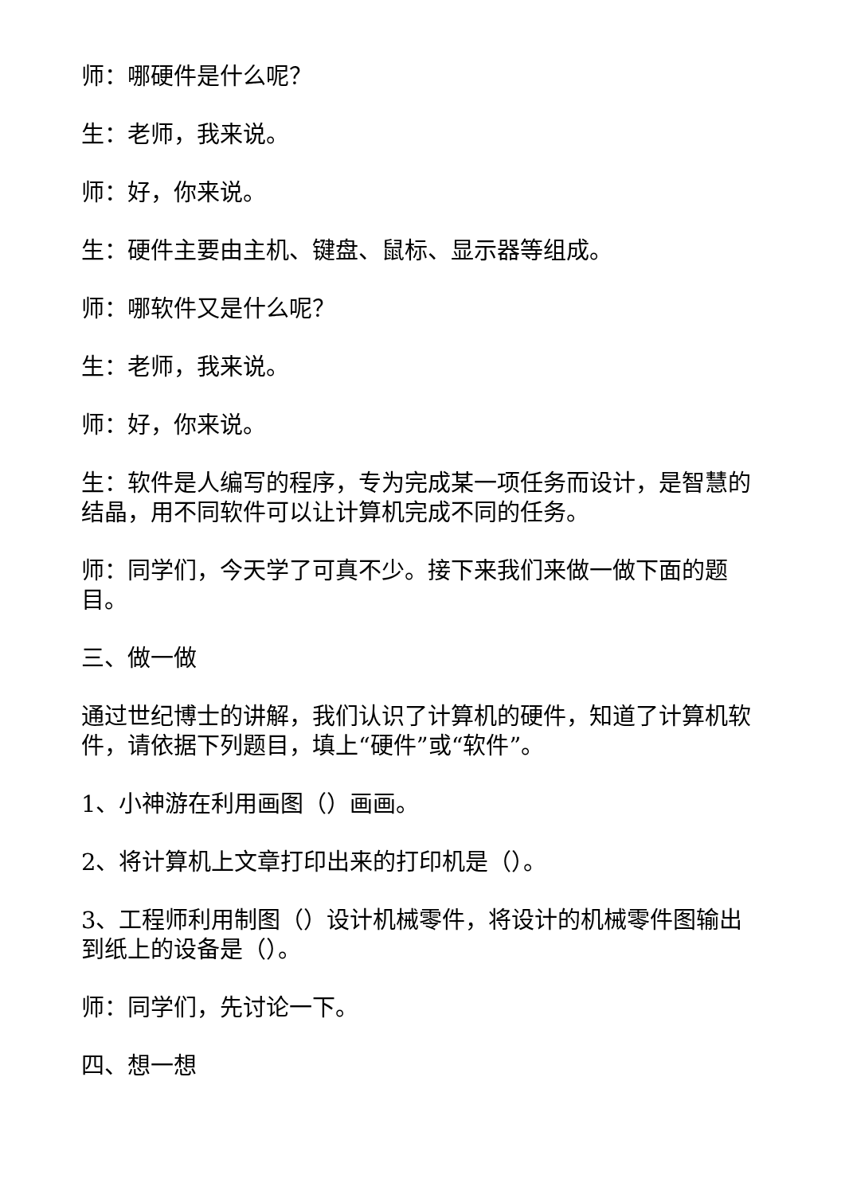师：哪硬件是什么呢？
生：老师，我来说。
师：好，你来说。
生：硬件主要由主机、键盘、鼠标、显示器等组成。
师：哪软件又是什么呢？
生：老师，我来说。
师：好，你来说。
生：软件是人编写的程序，专为完成某一项任务而设计，是智慧的结晶，用不同软件可以让计算机完成不同的任务。
师：同学们，今天学了可真不少。接下来我们来做一做下面的题目。
三、做一做
通过世纪博士的讲解，我们认识了计算机的硬件，知道了计算机软件，请依据下列题目，填上“硬件”或“软件”。
1、小神游在利用画图（）画画。
2、将计算机上文章打印出来的打印机是（）。
3、工程师利用制图（）设计机械零件，将设计的机械零件图输出到纸上的设备是（）。
师：同学们，先讨论一下。
四、想一想